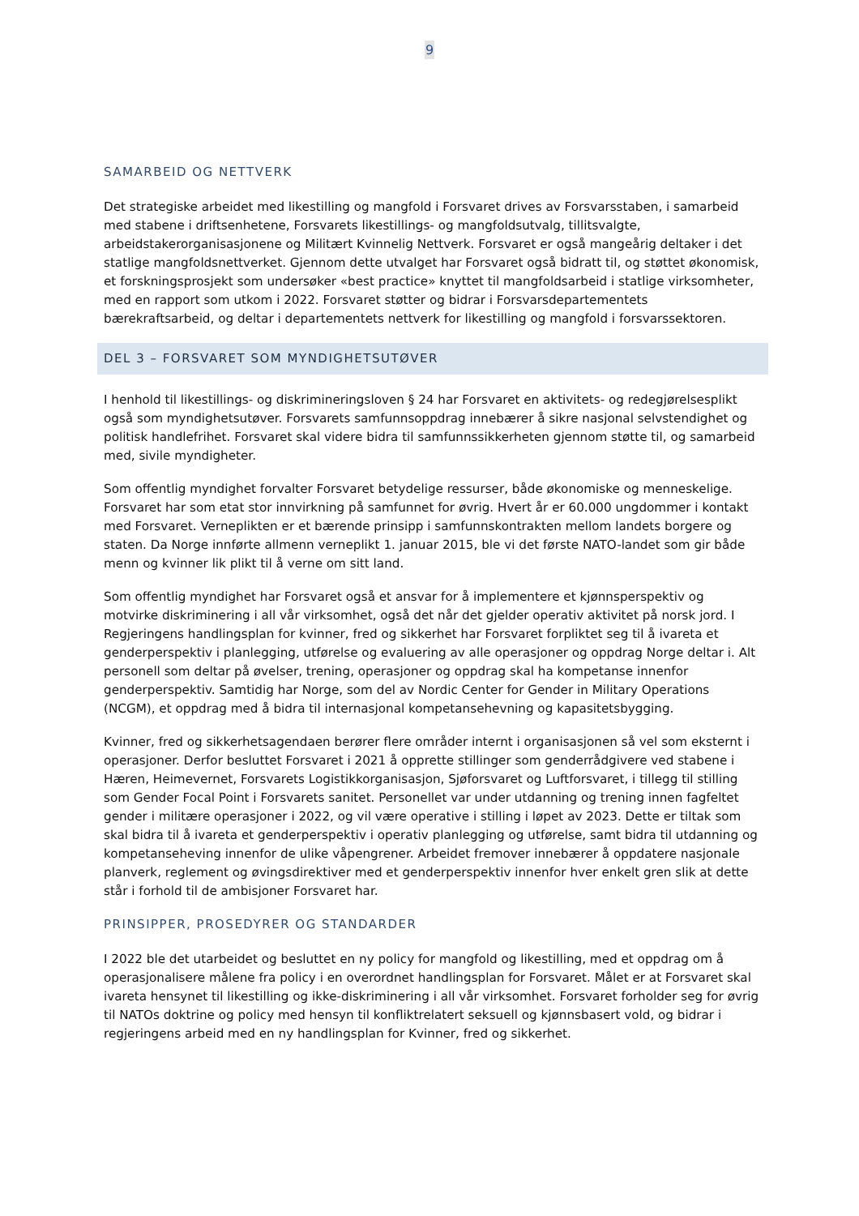9
SAMARBEID OG NETTVERK
Det strategiske arbeidet med likestilling og mangfold i Forsvaret drives av Forsvarsstaben, i samarbeid med stabene i driftsenhetene, Forsvarets likestillings- og mangfoldsutvalg, tillitsvalgte, arbeidstakerorganisasjonene og Militært Kvinnelig Nettverk. Forsvaret er også mangeårig deltaker i det statlige mangfoldsnettverket. Gjennom dette utvalget har Forsvaret også bidratt til, og støttet økonomisk, et forskningsprosjekt som undersøker «best practice» knyttet til mangfoldsarbeid i statlige virksomheter, med en rapport som utkom i 2022. Forsvaret støtter og bidrar i Forsvarsdepartementets bærekraftsarbeid, og deltar i departementets nettverk for likestilling og mangfold i forsvarssektoren.
DEL 3 – FORSVARET SOM MYNDIGHETSUTØVER
I henhold til likestillings- og diskrimineringsloven § 24 har Forsvaret en aktivitets- og redegjørelsesplikt også som myndighetsutøver. Forsvarets samfunnsoppdrag innebærer å sikre nasjonal selvstendighet og politisk handlefrihet. Forsvaret skal videre bidra til samfunnssikkerheten gjennom støtte til, og samarbeid med, sivile myndigheter.
Som offentlig myndighet forvalter Forsvaret betydelige ressurser, både økonomiske og menneskelige. Forsvaret har som etat stor innvirkning på samfunnet for øvrig. Hvert år er 60.000 ungdommer i kontakt med Forsvaret. Verneplikten er et bærende prinsipp i samfunnskontrakten mellom landets borgere og staten. Da Norge innførte allmenn verneplikt 1. januar 2015, ble vi det første NATO-landet som gir både menn og kvinner lik plikt til å verne om sitt land.
Som offentlig myndighet har Forsvaret også et ansvar for å implementere et kjønnsperspektiv og motvirke diskriminering i all vår virksomhet, også det når det gjelder operativ aktivitet på norsk jord. I Regjeringens handlingsplan for kvinner, fred og sikkerhet har Forsvaret forpliktet seg til å ivareta et genderperspektiv i planlegging, utførelse og evaluering av alle operasjoner og oppdrag Norge deltar i. Alt personell som deltar på øvelser, trening, operasjoner og oppdrag skal ha kompetanse innenfor genderperspektiv. Samtidig har Norge, som del av Nordic Center for Gender in Military Operations (NCGM), et oppdrag med å bidra til internasjonal kompetansehevning og kapasitetsbygging.
Kvinner, fred og sikkerhetsagendaen berører flere områder internt i organisasjonen så vel som eksternt i operasjoner. Derfor besluttet Forsvaret i 2021 å opprette stillinger som genderrådgivere ved stabene i Hæren, Heimevernet, Forsvarets Logistikkorganisasjon, Sjøforsvaret og Luftforsvaret, i tillegg til stilling som Gender Focal Point i Forsvarets sanitet. Personellet var under utdanning og trening innen fagfeltet gender i militære operasjoner i 2022, og vil være operative i stilling i løpet av 2023. Dette er tiltak som skal bidra til å ivareta et genderperspektiv i operativ planlegging og utførelse, samt bidra til utdanning og kompetanseheving innenfor de ulike våpengrener. Arbeidet fremover innebærer å oppdatere nasjonale planverk, reglement og øvingsdirektiver med et genderperspektiv innenfor hver enkelt gren slik at dette står i forhold til de ambisjoner Forsvaret har.
PRINSIPPER, PROSEDYRER OG STANDARDER
I 2022 ble det utarbeidet og besluttet en ny policy for mangfold og likestilling, med et oppdrag om å operasjonalisere målene fra policy i en overordnet handlingsplan for Forsvaret. Målet er at Forsvaret skal ivareta hensynet til likestilling og ikke-diskriminering i all vår virksomhet. Forsvaret forholder seg for øvrig til NATOs doktrine og policy med hensyn til konfliktrelatert seksuell og kjønnsbasert vold, og bidrar i regjeringens arbeid med en ny handlingsplan for Kvinner, fred og sikkerhet.